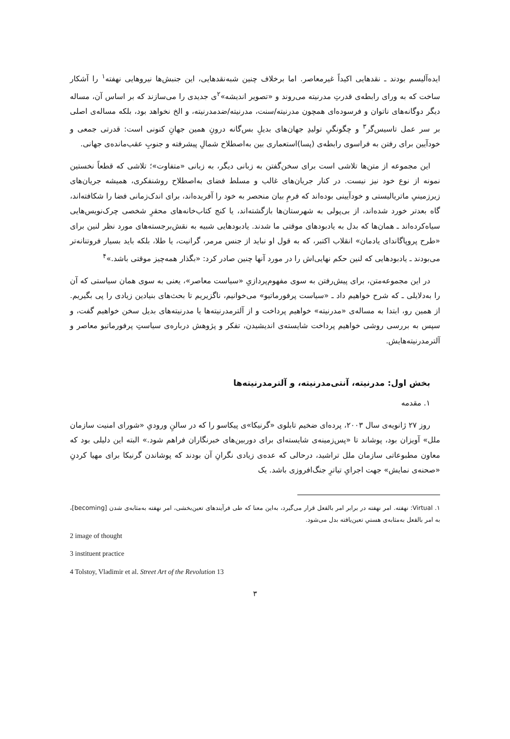ایده‌آلیسم بودند ـ نقدهایی اکیداً غیرمعاصر. اما برخلاف چنین شبه‌نقدهایی، این جنبش‌ها نیروهایی نهفته<sup>۱</sup> را آشکار ساخت که به ورای رابطه‌ی قدرتِ مدرنیته می‌روند و «تصویر اندیشه»<sup>۲</sup>ی جدیدی را می‌سازند که بر اساس آن، مساله دیگر دوگانه‌های ناتوان و فرسوده‌ای همچون مدرنیته/سنت، مدرنیته/ضدمدرنیته، و الخ نخواهد بود، بلکه مساله‌ی اصلی بر سر عمل تاسیس‌گر<sup>۳</sup> و چگونگیِ تولیدِ جهان‌های بدیلِ بس‌گانه درونِ همین جهانِ کنونی است: قدرتی جمعی و خودآیین برای رفتن به فراسوی رابطه‌ی (پسا)استعماری بین به‌اصطلاح شمالِ پیشرفته و جنوبِ عقب‌مانده‌ی جهانی.
این مجموعه از متن‌ها تلاشی است برای سخن‌گفتن به زبانی دیگر، به زبانی «متفاوت»؛ تلاشی که قطعاً نخستین نمونه از نوع خود نیز نیست. در کنار جریان‌های غالب و مسلط فضای به‌اصطلاح روشنفکری، همیشه جریان‌های زیرزمینیِ ماتریالیستی و خودآیینی بوده‌اند که فرمِ بیان منحصر به خود را آفریده‌اند، برای اندک‌زمانی فضا را شکافته‌اند، گاه بعدتر خورد شده‌اند، از بی‌پولی به شهرستان‌ها بازگشته‌اند، یا کنج کتاب‌خانه‌های محقرِ شخصی چرک‌نویس‌هایی سیاه‌کرده‌اند ـ همان‌ها که بدل به یادبودهای موقتی ما شدند. یادبودهایی شبیه به نقش‌برجسته‌های مورد نظر لنین برای «طرح پروپاگاندای یادمان» انقلاب اکتبر، که به قول او نباید از جنس مرمر، گرانیت، یا طلا، بلکه باید بسیار فروتنانه‌تر می‌بودند ـ یادبودهایی که لنین حکم نهایی‌اش را در مورد آنها چنین صادر کرد: «بگذار همه‌چیز موقتی باشد.»<sup>۴</sup>
در این مجموعه‌متن، برای پیش‌رفتن به سوی مفهوم‌پردازیِ «سیاست معاصر»، یعنی به سوی همان سیاستی که آن را به‌دلایلی ـ که شرح خواهیم داد ـ «سیاست پرفورماتیو» می‌خوانیم، ناگزیریم تا بحث‌های بنیادین زیادی را پی بگیریم. از همین رو، ابتدا به مساله‌ی «مدرنیته» خواهیم پرداخت و از آلترمدرنیته‌ها یا مدرنیته‌های بدیل سخن خواهیم گفت، و سپس به بررسی روشی خواهیم پرداخت شایسته‌ی اندیشیدن، تفکر و پژوهش درباره‌ی سیاستِ پرفورماتیو معاصر و آلترمدرنیته‌هایش.
بخش اول: مدرنیته، آنتی‌مدرنیته، و آلترمدرنیته‌ها
۱. مقدمه
روز ۲۷ ژانویه‌ی سال ۲۰۰۳، پرده‌ای ضخیم تابلوی «گرنیکا»ی پیکاسو را که در سالنِ ورودیِ «شورای امنیت سازمان ملل» آویزان بود، پوشاند تا «پس‌زمینه‌ی شایسته‌ای برای دوربین‌های خبرنگاران فراهم شود.» البته این دلیلی بود که معاون مطبوعاتی سازمان ملل تراشید، درحالی که عده‌ی زیادی نگرانِ آن بودند که پوشاندن گرنیکا برای مهیا کردنِ «صحنه‌ی نمایش» جهت اجرایِ تیاترِ جنگ‌افروزی باشد. یک
۱. Virtual: نهفته. امر نهفته در برابر امر بالفعل قرار می‌گیرد، به‌این معنا که طی فرآیندهای تعین‌بخشی، امر نهفته به‌مثابه‌ی شدن [becoming]، به امر بالفعل به‌مثابه‌ی هستیِ تعین‌یافته بدل می‌شود.
2 image of thought
3 instituent practice
4 Tolstoy, Vladimir et al. Street Art of the Revolution 13
۳